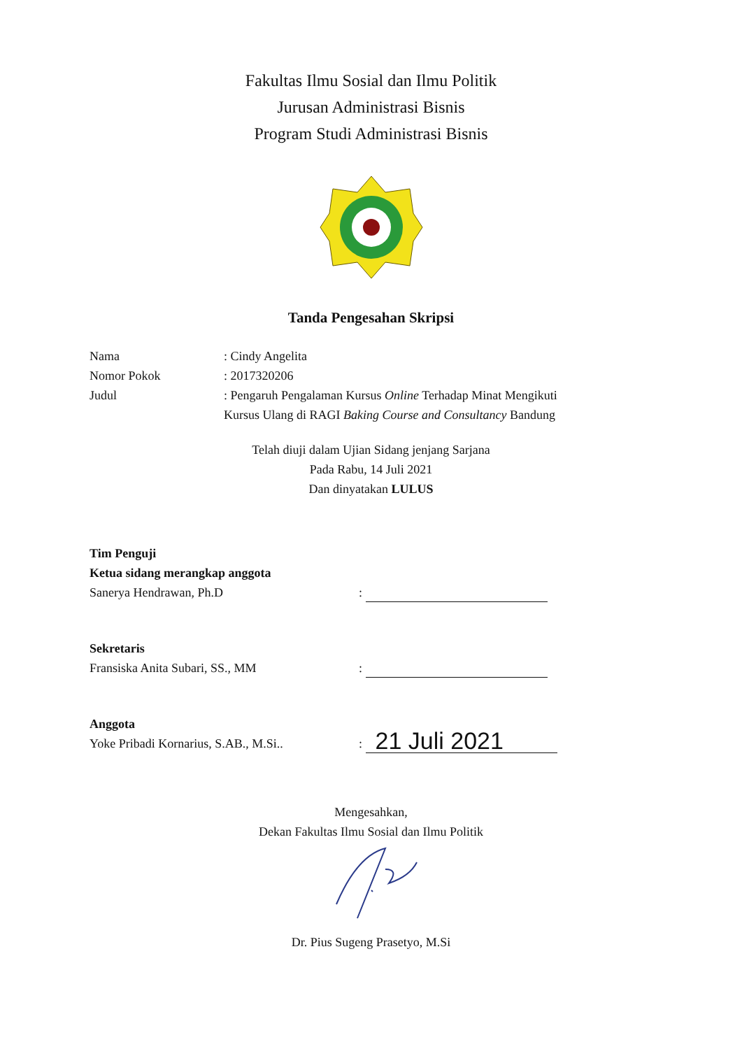Fakultas Ilmu Sosial dan Ilmu Politik
Jurusan Administrasi Bisnis
Program Studi Administrasi Bisnis
Tanda Pengesahan Skripsi
Nama: Cindy Angelita
Nomor Pokok: 2017320206
Judul: Pengaruh Pengalaman Kursus Online Terhadap Minat Mengikuti
Kursus Ulang di RAGI Baking Course and Consultancy Bandung
Telah diuji dalam Ujian Sidang jenjang Sarjana
Pada Rabu, 14 Juli 2021
Dan dinyatakan LULUS
Tim Penguji
Ketua sidang merangkap anggota
Sanerya Hendrawan, Ph.D
:
Sekretaris
Fransiska Anita Subari, SS., MM
:
Anggota
Yoke Pribadi Kornarius, S.AB., M.Si..
:
21 Juli 2021
Mengesahkan,
Dekan Fakultas Ilmu Sosial dan Ilmu Politik
Dr. Pius Sugeng Prasetyo, M.Si